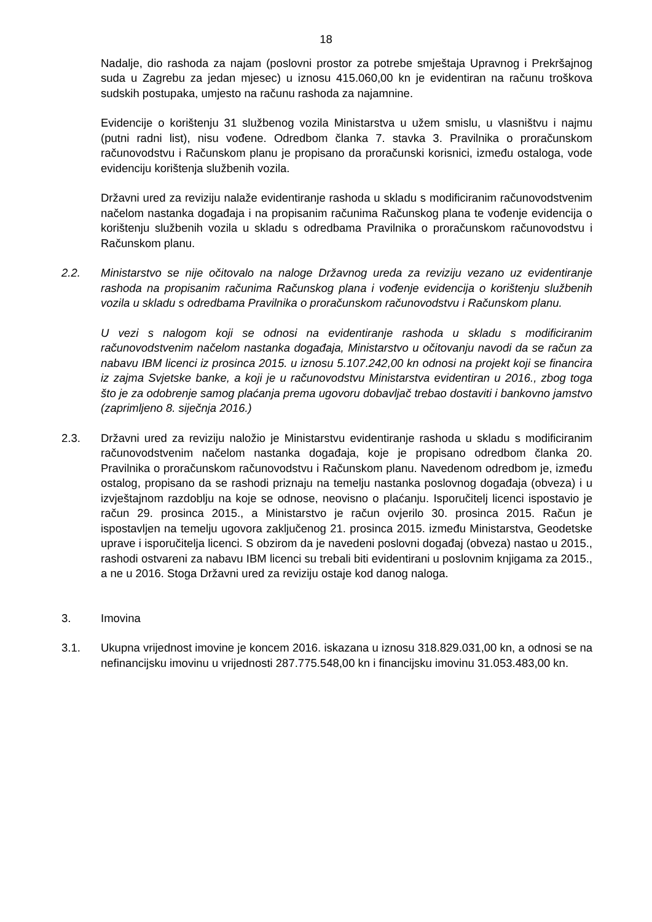18
Nadalje, dio rashoda za najam (poslovni prostor za potrebe smještaja Upravnog i Prekršajnog suda u Zagrebu za jedan mjesec) u iznosu 415.060,00 kn je evidentiran na računu troškova sudskih postupaka, umjesto na računu rashoda za najamnine.
Evidencije o korištenju 31 službenog vozila Ministarstva u užem smislu, u vlasništvu i najmu (putni radni list), nisu vođene. Odredbom članka 7. stavka 3. Pravilnika o proračunskom računovodstvu i Računskom planu je propisano da proračunski korisnici, između ostaloga, vode evidenciju korištenja službenih vozila.
Državni ured za reviziju nalaže evidentiranje rashoda u skladu s modificiranim računovodstvenim načelom nastanka događaja i na propisanim računima Računskog plana te vođenje evidencija o korištenju službenih vozila u skladu s odredbama Pravilnika o proračunskom računovodstvu i Računskom planu.
2.2. Ministarstvo se nije očitovalo na naloge Državnog ureda za reviziju vezano uz evidentiranje rashoda na propisanim računima Računskog plana i vođenje evidencija o korištenju službenih vozila u skladu s odredbama Pravilnika o proračunskom računovodstvu i Računskom planu.
U vezi s nalogom koji se odnosi na evidentiranje rashoda u skladu s modificiranim računovodstvenim načelom nastanka događaja, Ministarstvo u očitovanju navodi da se račun za nabavu IBM licenci iz prosinca 2015. u iznosu 5.107.242,00 kn odnosi na projekt koji se financira iz zajma Svjetske banke, a koji je u računovodstvu Ministarstva evidentiran u 2016., zbog toga što je za odobrenje samog plaćanja prema ugovoru dobavljač trebao dostaviti i bankovno jamstvo (zaprimljeno 8. siječnja 2016.)
2.3. Državni ured za reviziju naložio je Ministarstvu evidentiranje rashoda u skladu s modificiranim računovodstvenim načelom nastanka događaja, koje je propisano odredbom članka 20. Pravilnika o proračunskom računovodstvu i Računskom planu. Navedenom odredbom je, između ostalog, propisano da se rashodi priznaju na temelju nastanka poslovnog događaja (obveza) i u izvještajnom razdoblju na koje se odnose, neovisno o plaćanju. Isporučitelj licenci ispostavio je račun 29. prosinca 2015., a Ministarstvo je račun ovjerilo 30. prosinca 2015. Račun je ispostavljen na temelju ugovora zaključenog 21. prosinca 2015. između Ministarstva, Geodetske uprave i isporučitelja licenci. S obzirom da je navedeni poslovni događaj (obveza) nastao u 2015., rashodi ostvareni za nabavu IBM licenci su trebali biti evidentirani u poslovnim knjigama za 2015., a ne u 2016. Stoga Državni ured za reviziju ostaje kod danog naloga.
3. Imovina
3.1. Ukupna vrijednost imovine je koncem 2016. iskazana u iznosu 318.829.031,00 kn, a odnosi se na nefinancijsku imovinu u vrijednosti 287.775.548,00 kn i financijsku imovinu 31.053.483,00 kn.